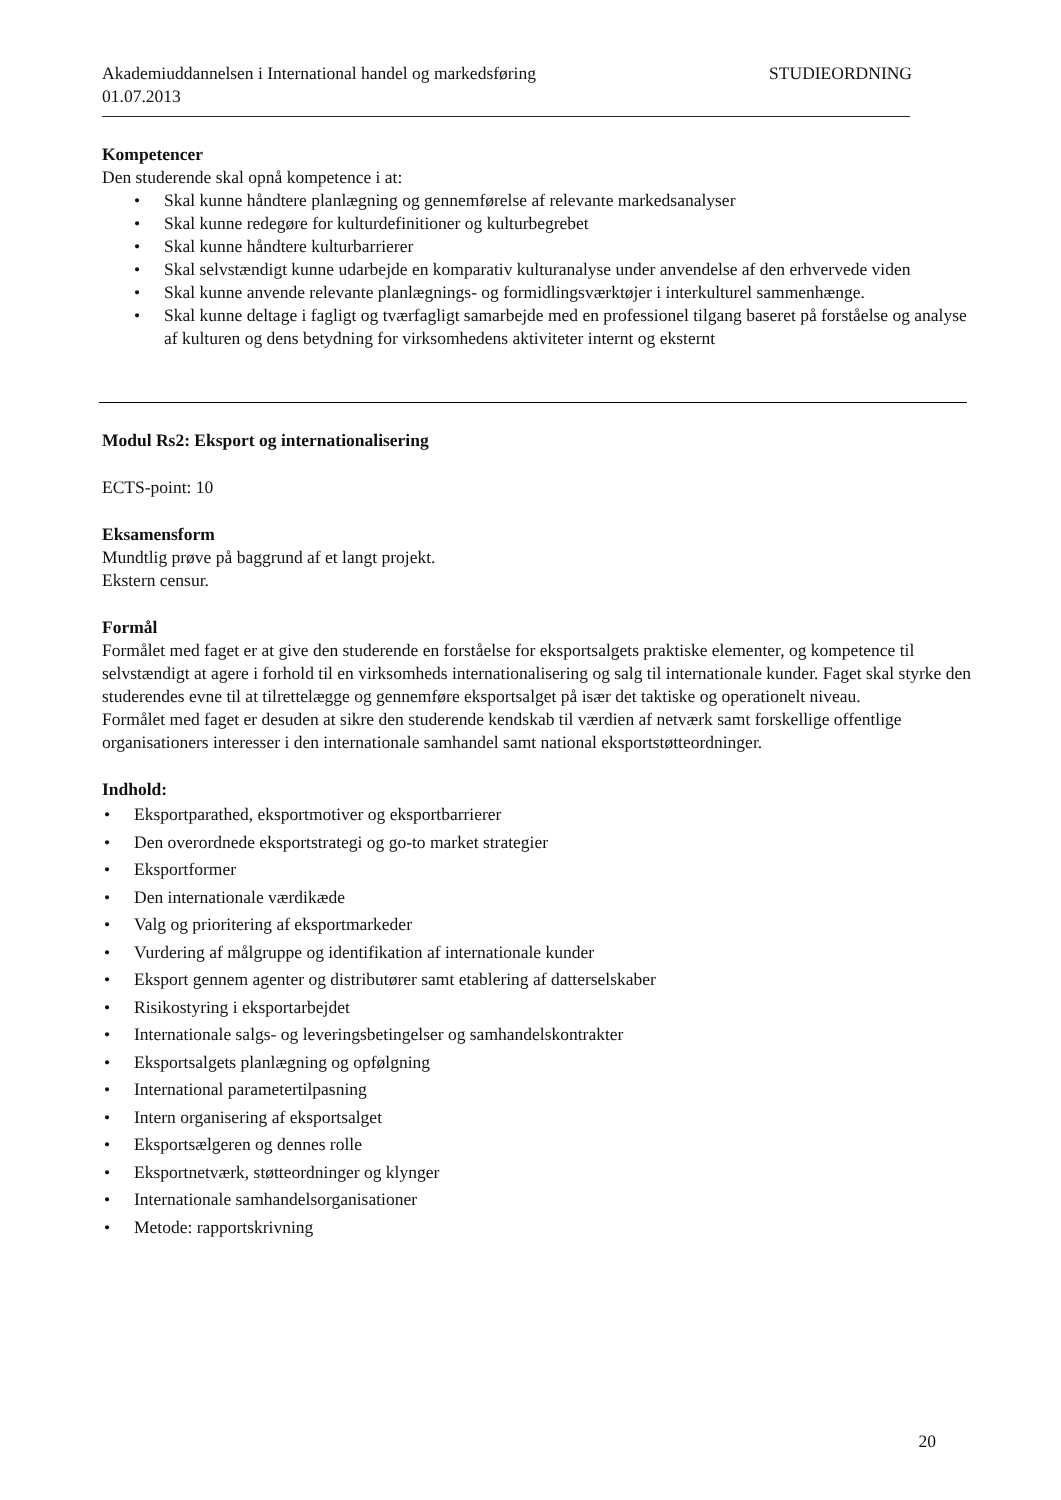Akademiuddannelsen i International handel og markedsføring STUDIEORDNING
01.07.2013
Kompetencer
Den studerende skal opnå kompetence i at:
• Skal kunne håndtere planlægning og gennemførelse af relevante markedsanalyser
• Skal kunne redegøre for kulturdefinitioner og kulturbegrebet
• Skal kunne håndtere kulturbarrierer
• Skal selvstændigt kunne udarbejde en komparativ kulturanalyse under anvendelse af den erhvervede viden
• Skal kunne anvende relevante planlægnings- og formidlingsværktøjer i interkulturel sammenhænge.
• Skal kunne deltage i fagligt og tværfagligt samarbejde med en professionel tilgang baseret på forståelse og analyse af kulturen og dens betydning for virksomhedens aktiviteter internt og eksternt
Modul Rs2: Eksport og internationalisering
ECTS-point: 10
Eksamensform
Mundtlig prøve på baggrund af et langt projekt.
Ekstern censur.
Formål
Formålet med faget er at give den studerende en forståelse for eksportsalgets praktiske elementer, og kompetence til selvstændigt at agere i forhold til en virksomheds internationalisering og salg til internationale kunder. Faget skal styrke den studerendes evne til at tilrettelægge og gennemføre eksportsalget på især det taktiske og operationelt niveau.
Formålet med faget er desuden at sikre den studerende kendskab til værdien af netværk samt forskellige offentlige organisationers interesser i den internationale samhandel samt national eksportstøtteordninger.
Indhold:
• Eksportparathed, eksportmotiver og eksportbarrierer
• Den overordnede eksportstrategi og go-to market strategier
• Eksportformer
• Den internationale værdikæde
• Valg og prioritering af eksportmarkeder
• Vurdering af målgruppe og identifikation af internationale kunder
• Eksport gennem agenter og distributører samt etablering af datterselskaber
• Risikostyring i eksportarbejdet
• Internationale salgs- og leveringsbetingelser og samhandelskontrakter
• Eksportsalgets planlægning og opfølgning
• International parametertilpasning
• Intern organisering af eksportsalget
• Eksportsælgeren og dennes rolle
• Eksportnetværk, støtteordninger og klynger
• Internationale samhandelsorganisationer
• Metode: rapportskrivning
20